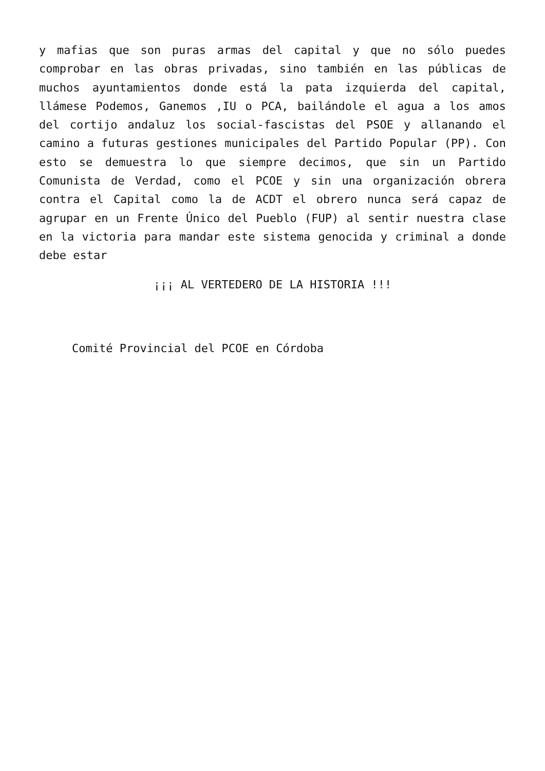y mafias que son puras armas del capital y que no sólo puedes comprobar en las obras privadas, sino también en las públicas de muchos ayuntamientos donde está la pata izquierda del capital, llámese Podemos, Ganemos ,IU o PCA, bailándole el agua a los amos del cortijo andaluz los social-fascistas del PSOE y allanando el camino a futuras gestiones municipales del Partido Popular (PP). Con esto se demuestra lo que siempre decimos, que sin un Partido Comunista de Verdad, como el PCOE y sin una organización obrera contra el Capital como la de ACDT el obrero nunca será capaz de agrupar en un Frente Único del Pueblo (FUP) al sentir nuestra clase en la victoria para mandar este sistema genocida y criminal a donde debe estar
¡¡¡ AL VERTEDERO DE LA HISTORIA !!!
Comité Provincial del PCOE en Córdoba